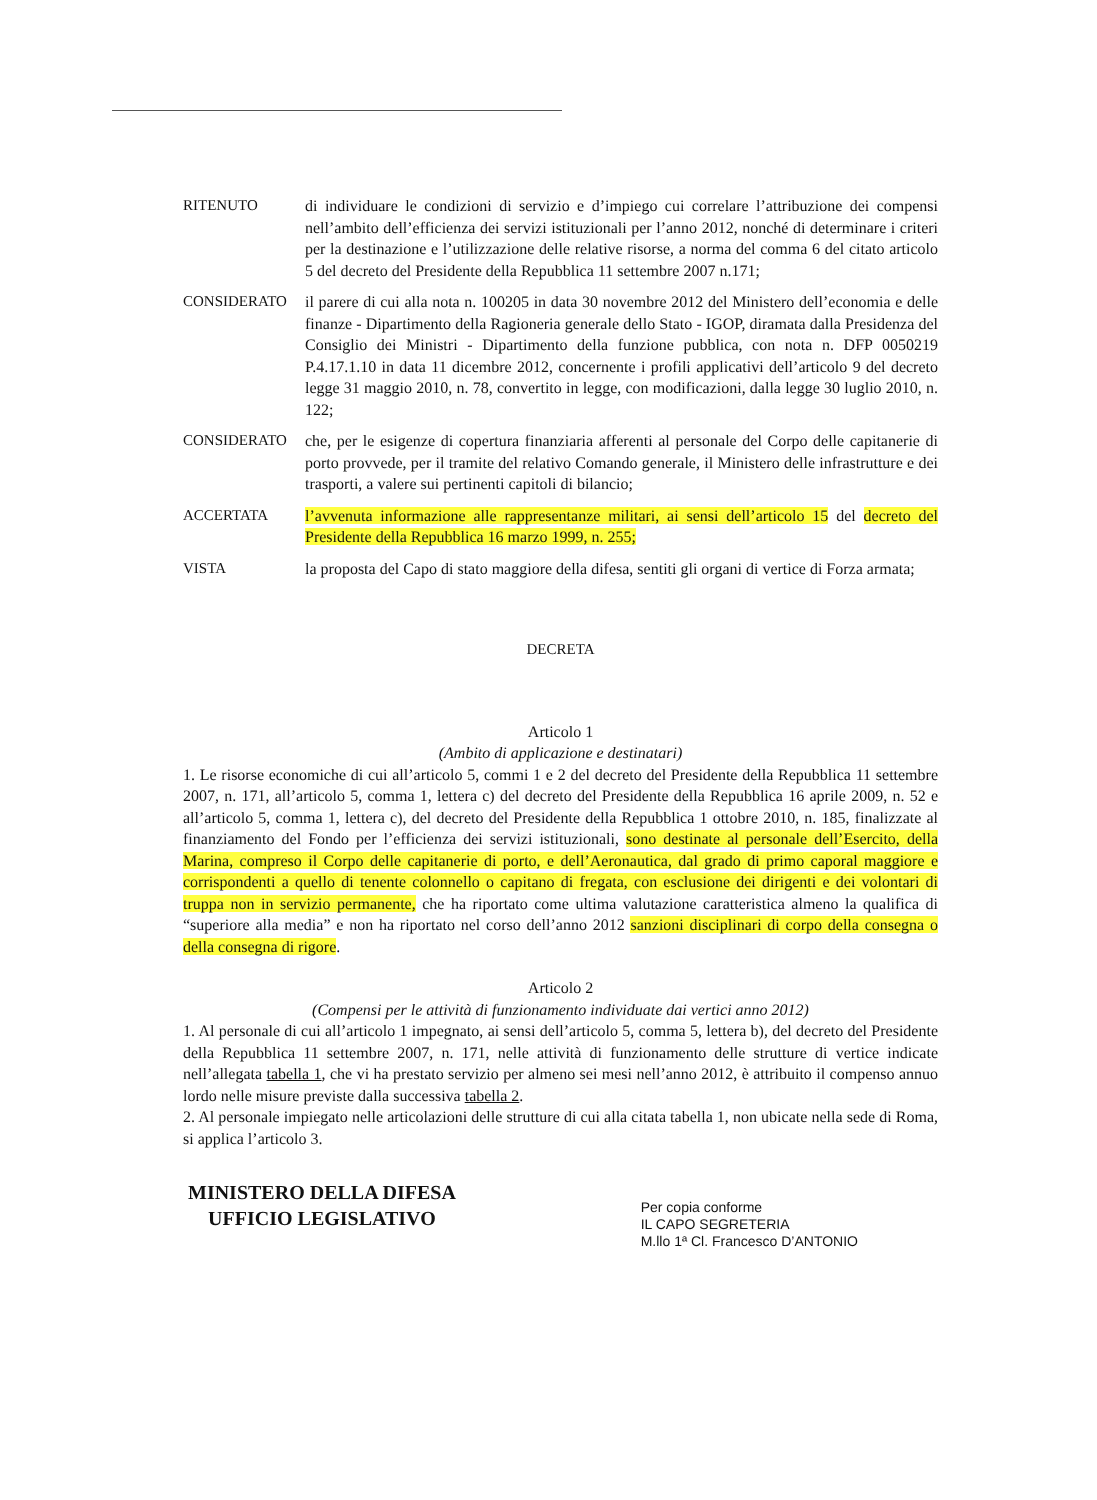RITENUTO di individuare le condizioni di servizio e d’impiego cui correlare l’attribuzione dei compensi nell’ambito dell’efficienza dei servizi istituzionali per l’anno 2012, nonché di determinare i criteri per la destinazione e l’utilizzazione delle relative risorse, a norma del comma 6 del citato articolo 5 del decreto del Presidente della Repubblica 11 settembre 2007 n.171;
CONSIDERATO il parere di cui alla nota n. 100205 in data 30 novembre 2012 del Ministero dell’economia e delle finanze - Dipartimento della Ragioneria generale dello Stato - IGOP, diramata dalla Presidenza del Consiglio dei Ministri - Dipartimento della funzione pubblica, con nota n. DFP 0050219 P.4.17.1.10 in data 11 dicembre 2012, concernente i profili applicativi dell’articolo 9 del decreto legge 31 maggio 2010, n. 78, convertito in legge, con modificazioni, dalla legge 30 luglio 2010, n. 122;
CONSIDERATO che, per le esigenze di copertura finanziaria afferenti al personale del Corpo delle capitanerie di porto provvede, per il tramite del relativo Comando generale, il Ministero delle infrastrutture e dei trasporti, a valere sui pertinenti capitoli di bilancio;
ACCERTATA l’avvenuta informazione alle rappresentanze militari, ai sensi dell’articolo 15 del decreto del Presidente della Repubblica 16 marzo 1999, n. 255;
VISTA la proposta del Capo di stato maggiore della difesa, sentiti gli organi di vertice di Forza armata;
DECRETA
Articolo 1
(Ambito di applicazione e destinatari)
1. Le risorse economiche di cui all’articolo 5, commi 1 e 2 del decreto del Presidente della Repubblica 11 settembre 2007, n. 171, all’articolo 5, comma 1, lettera c) del decreto del Presidente della Repubblica 16 aprile 2009, n. 52 e all’articolo 5, comma 1, lettera c), del decreto del Presidente della Repubblica 1 ottobre 2010, n. 185, finalizzate al finanziamento del Fondo per l’efficienza dei servizi istituzionali, sono destinate al personale dell’Esercito, della Marina, compreso il Corpo delle capitanerie di porto, e dell’Aeronautica, dal grado di primo caporal maggiore e corrispondenti a quello di tenente colonnello o capitano di fregata, con esclusione dei dirigenti e dei volontari di truppa non in servizio permanente, che ha riportato come ultima valutazione caratteristica almeno la qualifica di “superiore alla media” e non ha riportato nel corso dell’anno 2012 sanzioni disciplinari di corpo della consegna o della consegna di rigore.
Articolo 2
(Compensi per le attività di funzionamento individuate dai vertici anno 2012)
1. Al personale di cui all’articolo 1 impegnato, ai sensi dell’articolo 5, comma 5, lettera b), del decreto del Presidente della Repubblica 11 settembre 2007, n. 171, nelle attività di funzionamento delle strutture di vertice indicate nell’allegata tabella 1, che vi ha prestato servizio per almeno sei mesi nell’anno 2012, è attribuito il compenso annuo lordo nelle misure previste dalla successiva tabella 2.
2. Al personale impiegato nelle articolazioni delle strutture di cui alla citata tabella 1, non ubicate nella sede di Roma, si applica l’articolo 3.
MINISTERO DELLA DIFESA
UFFICIO LEGISLATIVO
Per copia conforme
IL CAPO SEGRETERIA
M.llo 1ª Cl. Francesco D’ANTONIO